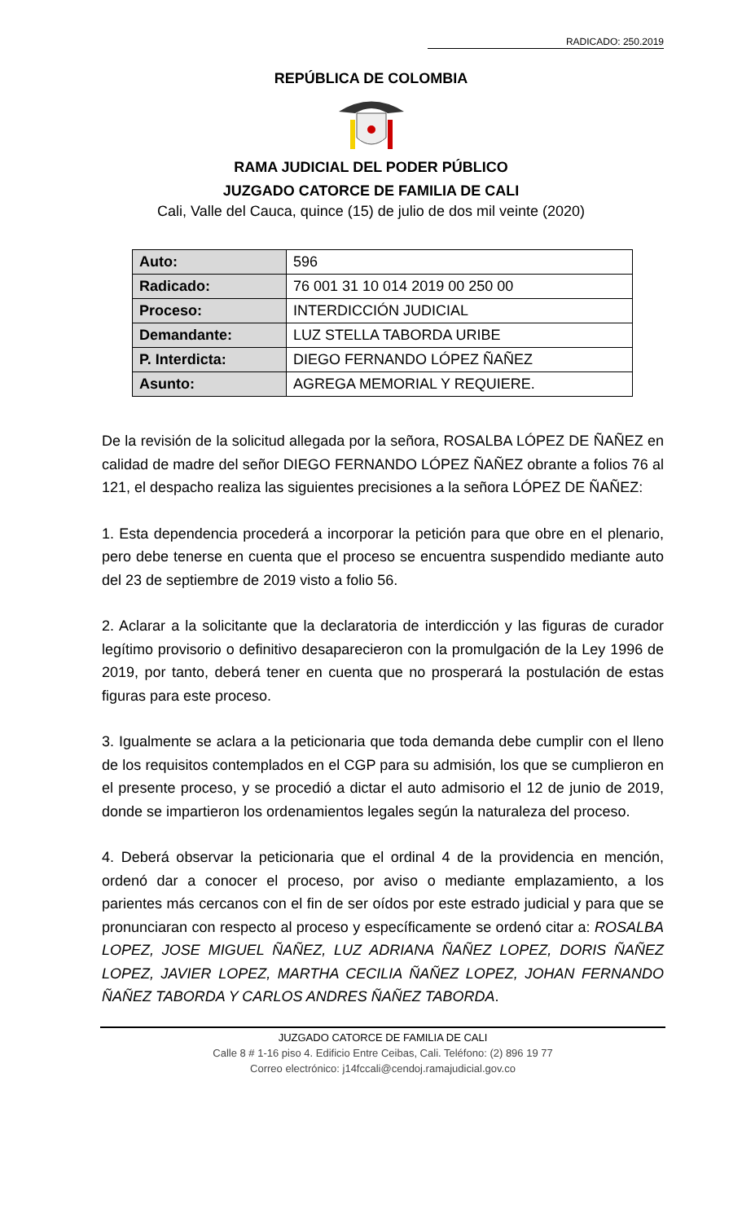RADICADO: 250.2019
REPÚBLICA DE COLOMBIA
RAMA JUDICIAL DEL PODER PÚBLICO
JUZGADO CATORCE DE FAMILIA DE CALI
Cali, Valle del Cauca, quince (15) de julio de dos mil veinte (2020)
| Auto: | 596 |
| Radicado: | 76 001 31 10 014 2019 00 250 00 |
| Proceso: | INTERDICCIÓN JUDICIAL |
| Demandante: | LUZ STELLA TABORDA URIBE |
| P. Interdicta: | DIEGO FERNANDO LÓPEZ ÑAÑEZ |
| Asunto: | AGREGA MEMORIAL Y REQUIERE. |
De la revisión de la solicitud allegada por la señora, ROSALBA LÓPEZ DE ÑAÑEZ en calidad de madre del señor DIEGO FERNANDO LÓPEZ ÑAÑEZ obrante a folios 76 al 121, el despacho realiza las siguientes precisiones a la señora LÓPEZ DE ÑAÑEZ:
1. Esta dependencia procederá a incorporar la petición para que obre en el plenario, pero debe tenerse en cuenta que el proceso se encuentra suspendido mediante auto del 23 de septiembre de 2019 visto a folio 56.
2. Aclarar a la solicitante que la declaratoria de interdicción y las figuras de curador legítimo provisorio o definitivo desaparecieron con la promulgación de la Ley 1996 de 2019, por tanto, deberá tener en cuenta que no prosperará la postulación de estas figuras para este proceso.
3. Igualmente se aclara a la peticionaria que toda demanda debe cumplir con el lleno de los requisitos contemplados en el CGP para su admisión, los que se cumplieron en el presente proceso, y se procedió a dictar el auto admisorio el 12 de junio de 2019, donde se impartieron los ordenamientos legales según la naturaleza del proceso.
4. Deberá observar la peticionaria que el ordinal 4 de la providencia en mención, ordenó dar a conocer el proceso, por aviso o mediante emplazamiento, a los parientes más cercanos con el fin de ser oídos por este estrado judicial y para que se pronunciaran con respecto al proceso y específicamente se ordenó citar a: ROSALBA LOPEZ, JOSE MIGUEL ÑAÑEZ, LUZ ADRIANA ÑAÑEZ LOPEZ, DORIS ÑAÑEZ LOPEZ, JAVIER LOPEZ, MARTHA CECILIA ÑAÑEZ LOPEZ, JOHAN FERNANDO ÑAÑEZ TABORDA Y CARLOS ANDRES ÑAÑEZ TABORDA.
JUZGADO CATORCE DE FAMILIA DE CALI
Calle 8 # 1-16 piso 4. Edificio Entre Ceibas, Cali. Teléfono: (2) 896 19 77
Correo electrónico: j14fccali@cendoj.ramajudicial.gov.co